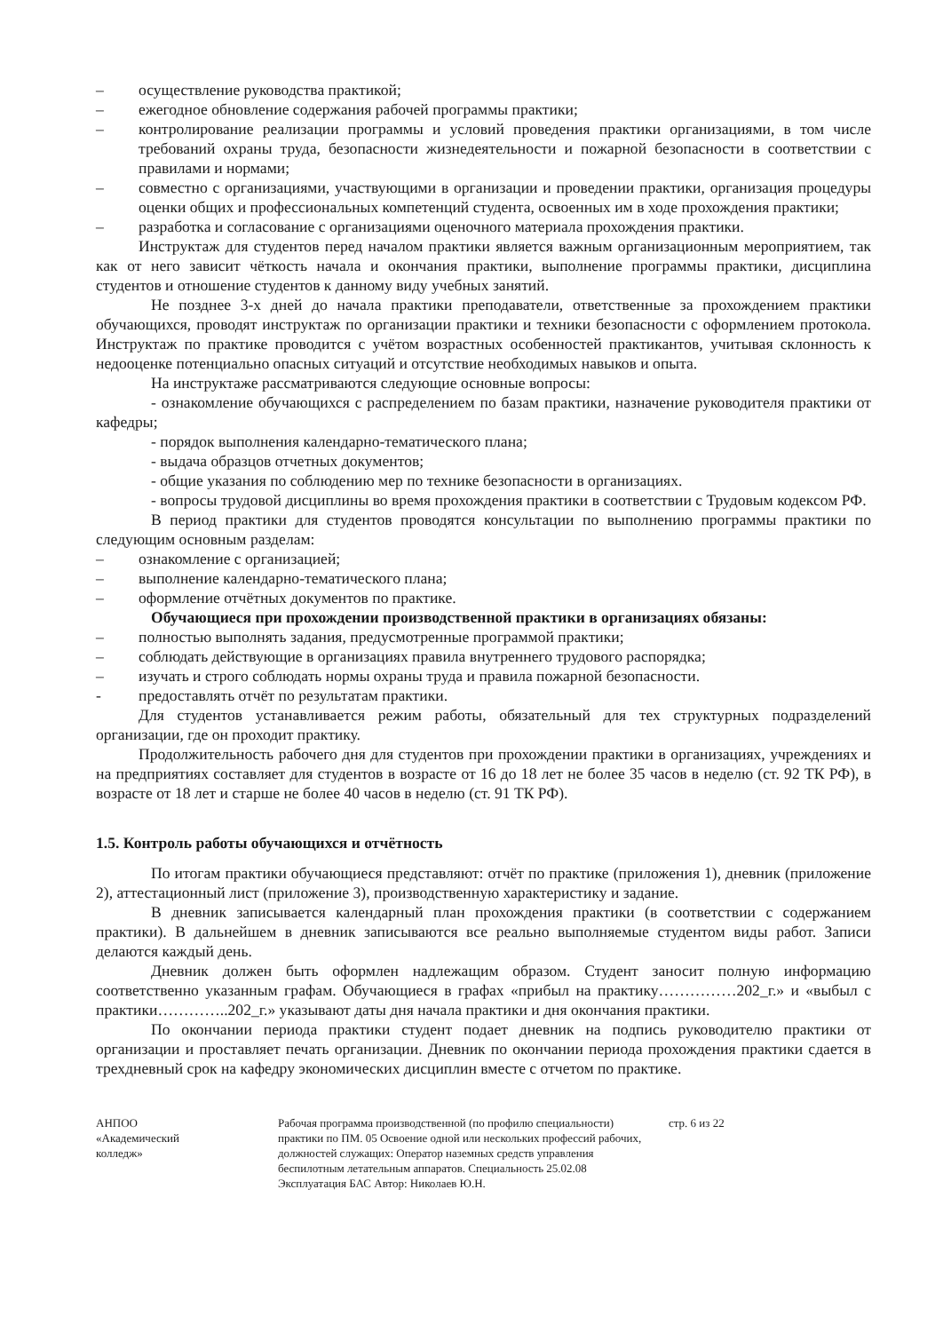– осуществление руководства практикой;
– ежегодное обновление содержания рабочей программы практики;
– контролирование реализации программы и условий проведения практики организациями, в том числе требований охраны труда, безопасности жизнедеятельности и пожарной безопасности в соответствии с правилами и нормами;
– совместно с организациями, участвующими в организации и проведении практики, организация процедуры оценки общих и профессиональных компетенций студента, освоенных им в ходе прохождения практики;
– разработка и согласование с организациями оценочного материала прохождения практики.
Инструктаж для студентов перед началом практики является важным организационным мероприятием, так как от него зависит чёткость начала и окончания практики, выполнение программы практики, дисциплина студентов и отношение студентов к данному виду учебных занятий.
Не позднее 3-х дней до начала практики преподаватели, ответственные за прохождением практики обучающихся, проводят инструктаж по организации практики и техники безопасности с оформлением протокола. Инструктаж по практике проводится с учётом возрастных особенностей практикантов, учитывая склонность к недооценке потенциально опасных ситуаций и отсутствие необходимых навыков и опыта.
На инструктаже рассматриваются следующие основные вопросы:
- ознакомление обучающихся с распределением по базам практики, назначение руководителя практики от кафедры;
- порядок выполнения календарно-тематического плана;
- выдача образцов отчетных документов;
- общие указания по соблюдению мер по технике безопасности в организациях.
- вопросы трудовой дисциплины во время прохождения практики в соответствии с Трудовым кодексом РФ.
В период практики для студентов проводятся консультации по выполнению программы практики по следующим основным разделам:
– ознакомление с организацией;
– выполнение календарно-тематического плана;
– оформление отчётных документов по практике.
Обучающиеся при прохождении производственной практики в организациях обязаны:
– полностью выполнять задания, предусмотренные программой практики;
– соблюдать действующие в организациях правила внутреннего трудового распорядка;
– изучать и строго соблюдать нормы охраны труда и правила пожарной безопасности.
- предоставлять отчёт по результатам практики.
Для студентов устанавливается режим работы, обязательный для тех структурных подразделений организации, где он проходит практику.
Продолжительность рабочего дня для студентов при прохождении практики в организациях, учреждениях и на предприятиях составляет для студентов в возрасте от 16 до 18 лет не более 35 часов в неделю (ст. 92 ТК РФ), в возрасте от 18 лет и старше не более 40 часов в неделю (ст. 91 ТК РФ).
1.5. Контроль работы обучающихся и отчётность
По итогам практики обучающиеся представляют: отчёт по практике (приложения 1), дневник (приложение 2), аттестационный лист (приложение 3), производственную характеристику и задание.
В дневник записывается календарный план прохождения практики (в соответствии с содержанием практики). В дальнейшем в дневник записываются все реально выполняемые студентом виды работ. Записи делаются каждый день.
Дневник должен быть оформлен надлежащим образом. Студент заносит полную информацию соответственно указанным графам. Обучающиеся в графах «прибыл на практику……………202_г.» и «выбыл с практики…………..202_г.» указывают даты дня начала практики и дня окончания практики.
По окончании периода практики студент подает дневник на подпись руководителю практики от организации и проставляет печать организации. Дневник по окончании периода прохождения практики сдается в трехдневный срок на кафедру экономических дисциплин вместе с отчетом по практике.
АНПОО
«Академический
колледж»
Рабочая программа производственной (по профилю специальности) практики по ПМ. 05 Освоение одной или нескольких профессий рабочих, должностей служащих: Оператор наземных средств управления беспилотным летательным аппаратов. Специальность 25.02.08 Эксплуатация БАС Автор: Николаев Ю.Н.
стр. 6 из 22